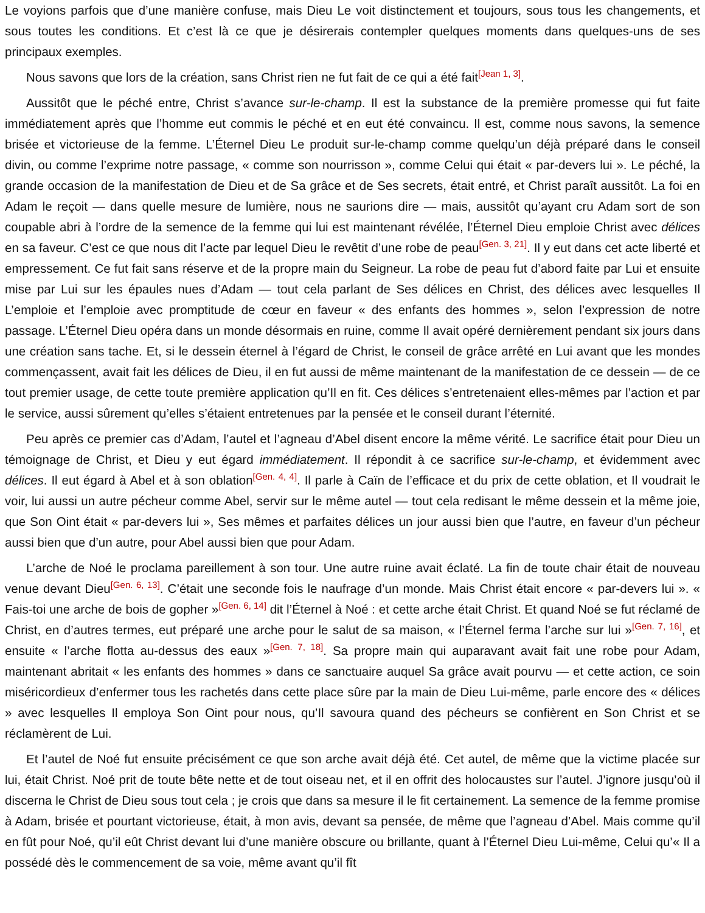Le voyions parfois que d’une manière confuse, mais Dieu Le voit distinctement et toujours, sous tous les changements, et sous toutes les conditions. Et c’est là ce que je désirerais contempler quelques moments dans quelques-uns de ses principaux exemples.
Nous savons que lors de la création, sans Christ rien ne fut fait de ce qui a été fait<sup>[Jean 1, 3]</sup>.
Aussitôt que le péché entre, Christ s’avance sur-le-champ. Il est la substance de la première promesse qui fut faite immédiatement après que l’homme eut commis le péché et en eut été convaincu. Il est, comme nous savons, la semence brisée et victorieuse de la femme. L’Éternel Dieu Le produit sur-le-champ comme quelqu’un déjà préparé dans le conseil divin, ou comme l’exprime notre passage, « comme son nourrisson », comme Celui qui était « par-devers lui ». Le péché, la grande occasion de la manifestation de Dieu et de Sa grâce et de Ses secrets, était entré, et Christ paraît aussitôt. La foi en Adam le reçoit — dans quelle mesure de lumière, nous ne saurions dire — mais, aussitôt qu’ayant cru Adam sort de son coupable abri à l’ordre de la semence de la femme qui lui est maintenant révélée, l’Éternel Dieu emploie Christ avec délices en sa faveur. C’est ce que nous dit l’acte par lequel Dieu le revêtit d’une robe de peau<sup>[Gen. 3, 21]</sup>. Il y eut dans cet acte liberté et empressement. Ce fut fait sans réserve et de la propre main du Seigneur. La robe de peau fut d’abord faite par Lui et ensuite mise par Lui sur les épaules nues d’Adam — tout cela parlant de Ses délices en Christ, des délices avec lesquelles Il L’emploie et l’emploie avec promptitude de cœur en faveur « des enfants des hommes », selon l’expression de notre passage. L’Éternel Dieu opéra dans un monde désormais en ruine, comme Il avait opéré dernièrement pendant six jours dans une création sans tache. Et, si le dessein éternel à l’égard de Christ, le conseil de grâce arrêté en Lui avant que les mondes commençassent, avait fait les délices de Dieu, il en fut aussi de même maintenant de la manifestation de ce dessein — de ce tout premier usage, de cette toute première application qu’Il en fit. Ces délices s’entretenaient elles-mêmes par l’action et par le service, aussi sûrement qu’elles s’étaient entretenues par la pensée et le conseil durant l’éternité.
Peu après ce premier cas d’Adam, l’autel et l’agneau d’Abel disent encore la même vérité. Le sacrifice était pour Dieu un témoignage de Christ, et Dieu y eut égard immédiatement. Il répondit à ce sacrifice sur-le-champ, et évidemment avec délices. Il eut égard à Abel et à son oblation<sup>[Gen. 4, 4]</sup>. Il parle à Caïn de l’efficace et du prix de cette oblation, et Il voudrait le voir, lui aussi un autre pécheur comme Abel, servir sur le même autel — tout cela redisant le même dessein et la même joie, que Son Oint était « par-devers lui », Ses mêmes et parfaites délices un jour aussi bien que l’autre, en faveur d’un pécheur aussi bien que d’un autre, pour Abel aussi bien que pour Adam.
L’arche de Noé le proclama pareillement à son tour. Une autre ruine avait éclaté. La fin de toute chair était de nouveau venue devant Dieu<sup>[Gen. 6, 13]</sup>. C’était une seconde fois le naufrage d’un monde. Mais Christ était encore « par-devers lui ». « Fais-toi une arche de bois de gopher »<sup>[Gen. 6, 14]</sup> dit l’Éternel à Noé : et cette arche était Christ. Et quand Noé se fut réclamé de Christ, en d’autres termes, eut préparé une arche pour le salut de sa maison, « l’Éternel ferma l’arche sur lui »<sup>[Gen. 7, 16]</sup>, et ensuite « l’arche flotta au-dessus des eaux »<sup>[Gen. 7, 18]</sup>. Sa propre main qui auparavant avait fait une robe pour Adam, maintenant abritait « les enfants des hommes » dans ce sanctuaire auquel Sa grâce avait pourvu — et cette action, ce soin miséricordieux d’enfermer tous les rachetés dans cette place sûre par la main de Dieu Lui-même, parle encore des « délices » avec lesquelles Il employa Son Oint pour nous, qu’Il savoura quand des pécheurs se confièrent en Son Christ et se réclamèrent de Lui.
Et l’autel de Noé fut ensuite précisément ce que son arche avait déjà été. Cet autel, de même que la victime placée sur lui, était Christ. Noé prit de toute bête nette et de tout oiseau net, et il en offrit des holocaustes sur l’autel. J’ignore jusqu’où il discerna le Christ de Dieu sous tout cela ; je crois que dans sa mesure il le fit certainement. La semence de la femme promise à Adam, brisée et pourtant victorieuse, était, à mon avis, devant sa pensée, de même que l’agneau d’Abel. Mais comme qu’il en fût pour Noé, qu’il eût Christ devant lui d’une manière obscure ou brillante, quant à l’Éternel Dieu Lui-même, Celui qu’« Il a possédé dès le commencement de sa voie, même avant qu’il fît